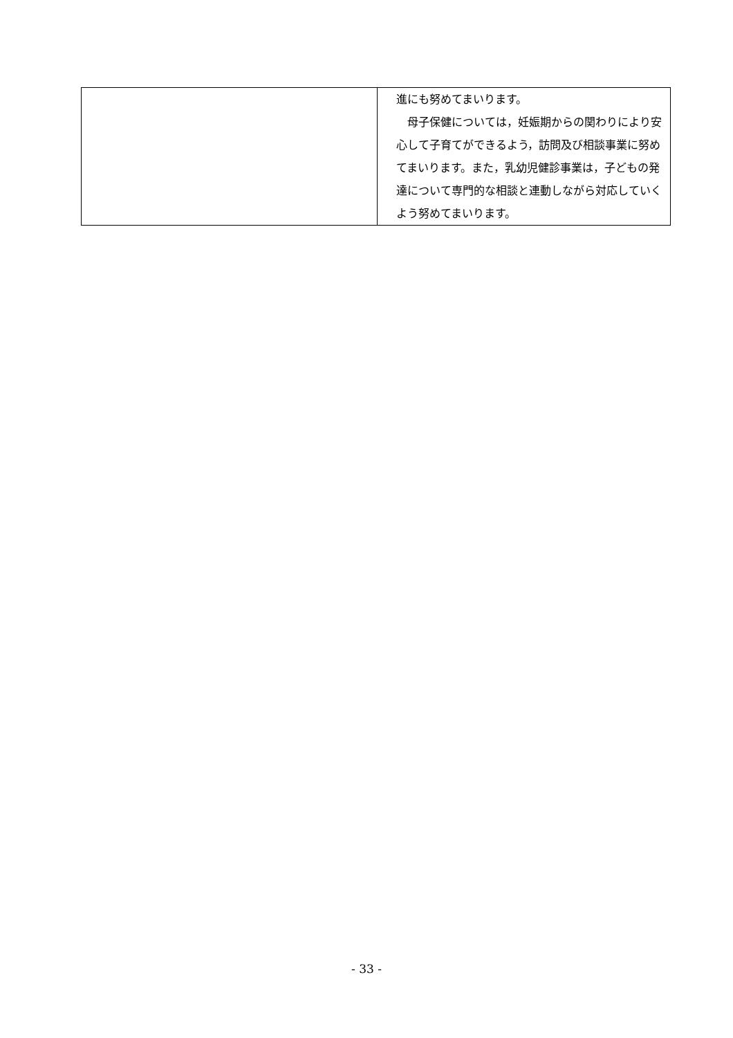| | 進にも努めてまいります。 母子保健については，妊娠期からの関わりにより安心して子育てができるよう，訪問及び相談事業に努めてまいります。また，乳幼児健診事業は，子どもの発達について専門的な相談と連動しながら対応していくよう努めてまいります。 |
- 33 -